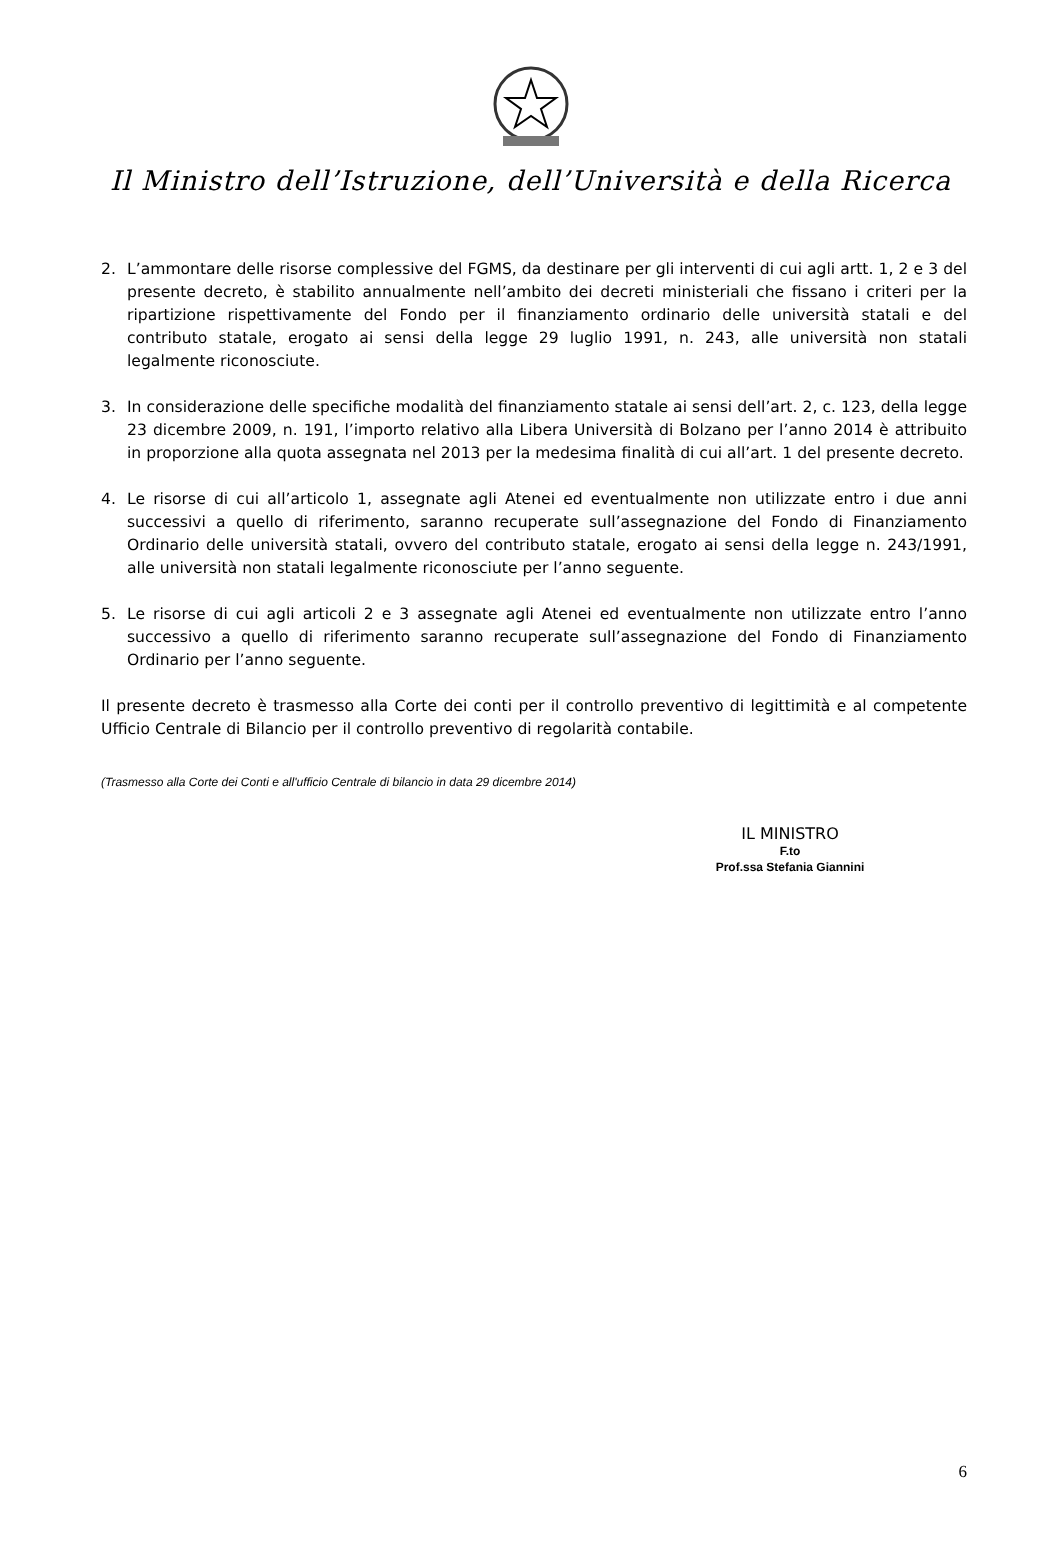Il Ministro dell’Istruzione, dell’Università e della Ricerca
2. L’ammontare delle risorse complessive del FGMS, da destinare per gli interventi di cui agli artt. 1, 2 e 3 del presente decreto, è stabilito annualmente nell’ambito dei decreti ministeriali che fissano i criteri per la ripartizione rispettivamente del Fondo per il finanziamento ordinario delle università statali e del contributo statale, erogato ai sensi della legge 29 luglio 1991, n. 243, alle università non statali legalmente riconosciute.
3. In considerazione delle specifiche modalità del finanziamento statale ai sensi dell’art. 2, c. 123, della legge 23 dicembre 2009, n. 191, l’importo relativo alla Libera Università di Bolzano per l’anno 2014 è attribuito in proporzione alla quota assegnata nel 2013 per la medesima finalità di cui all’art. 1 del presente decreto.
4. Le risorse di cui all’articolo 1, assegnate agli Atenei ed eventualmente non utilizzate entro i due anni successivi a quello di riferimento, saranno recuperate sull’assegnazione del Fondo di Finanziamento Ordinario delle università statali, ovvero del contributo statale, erogato ai sensi della legge n. 243/1991, alle università non statali legalmente riconosciute per l’anno seguente.
5. Le risorse di cui agli articoli 2 e 3 assegnate agli Atenei ed eventualmente non utilizzate entro l’anno successivo a quello di riferimento saranno recuperate sull’assegnazione del Fondo di Finanziamento Ordinario per l’anno seguente.
Il presente decreto è trasmesso alla Corte dei conti per il controllo preventivo di legittimità e al competente Ufficio Centrale di Bilancio per il controllo preventivo di regolarità contabile.
(Trasmesso alla Corte dei Conti e all'ufficio Centrale di bilancio in data 29 dicembre 2014)
IL MINISTRO
F.to
Prof.ssa Stefania Giannini
6